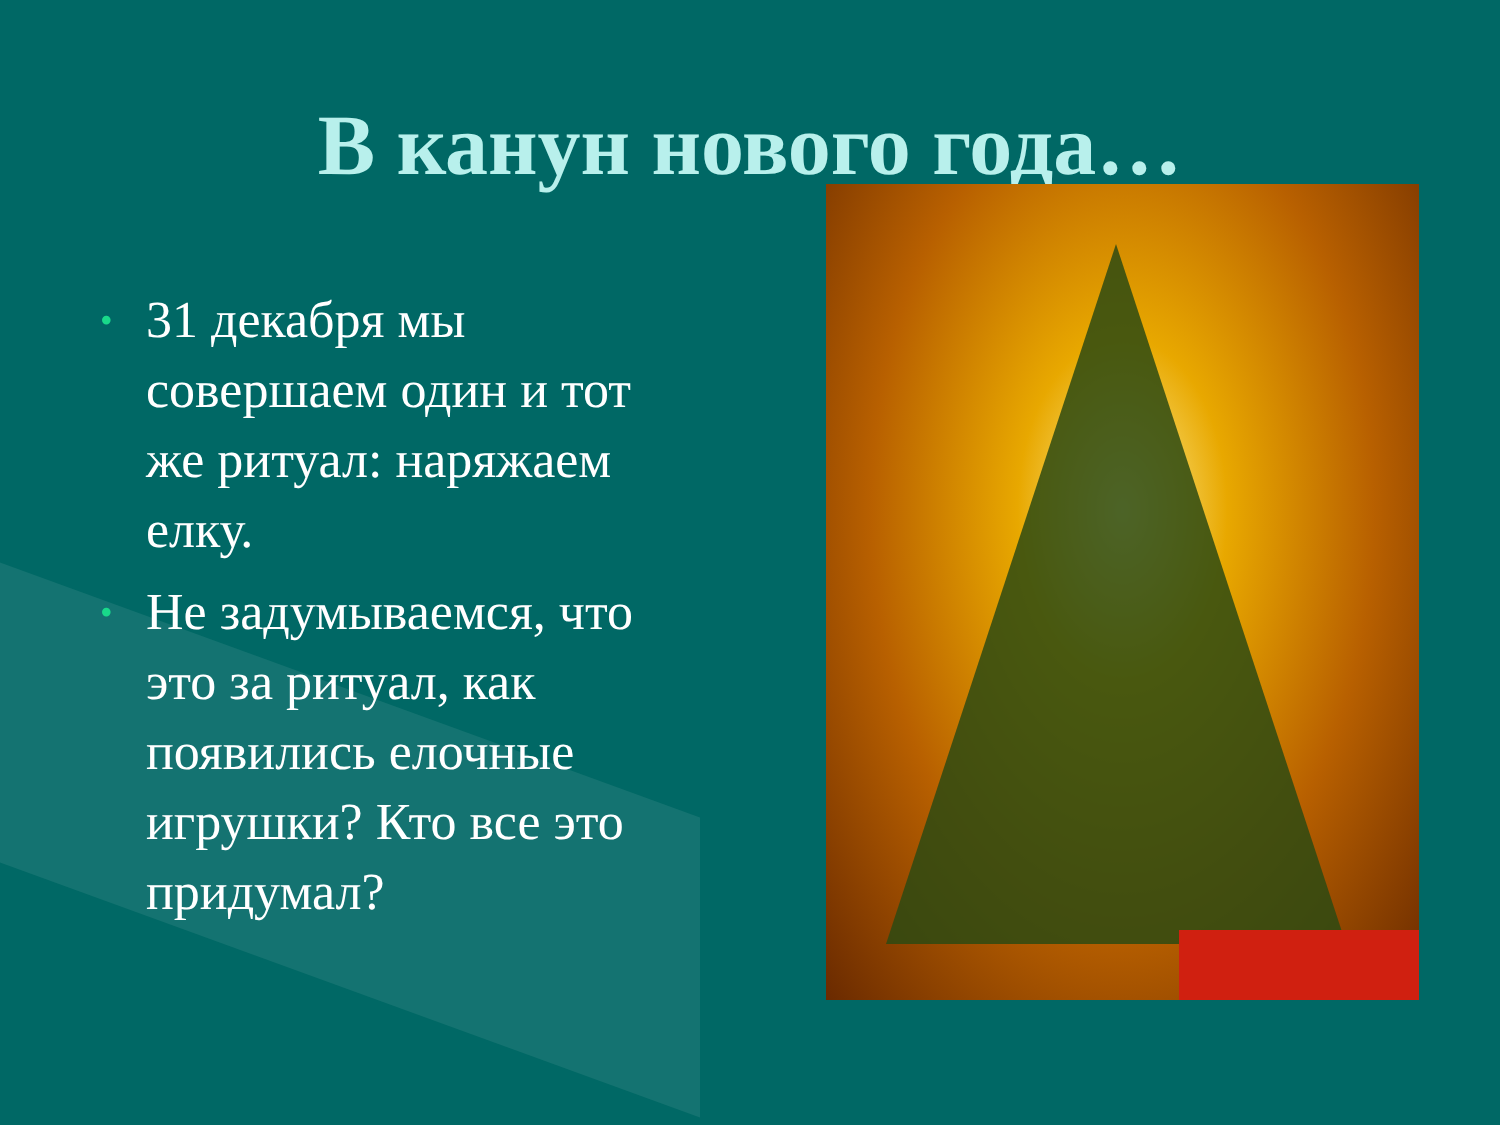В канун нового года…
• 31 декабря мы совершаем один и тот же ритуал: наряжаем елку.
• Не задумываемся, что это за ритуал, как появились елочные игрушки? Кто все это придумал?